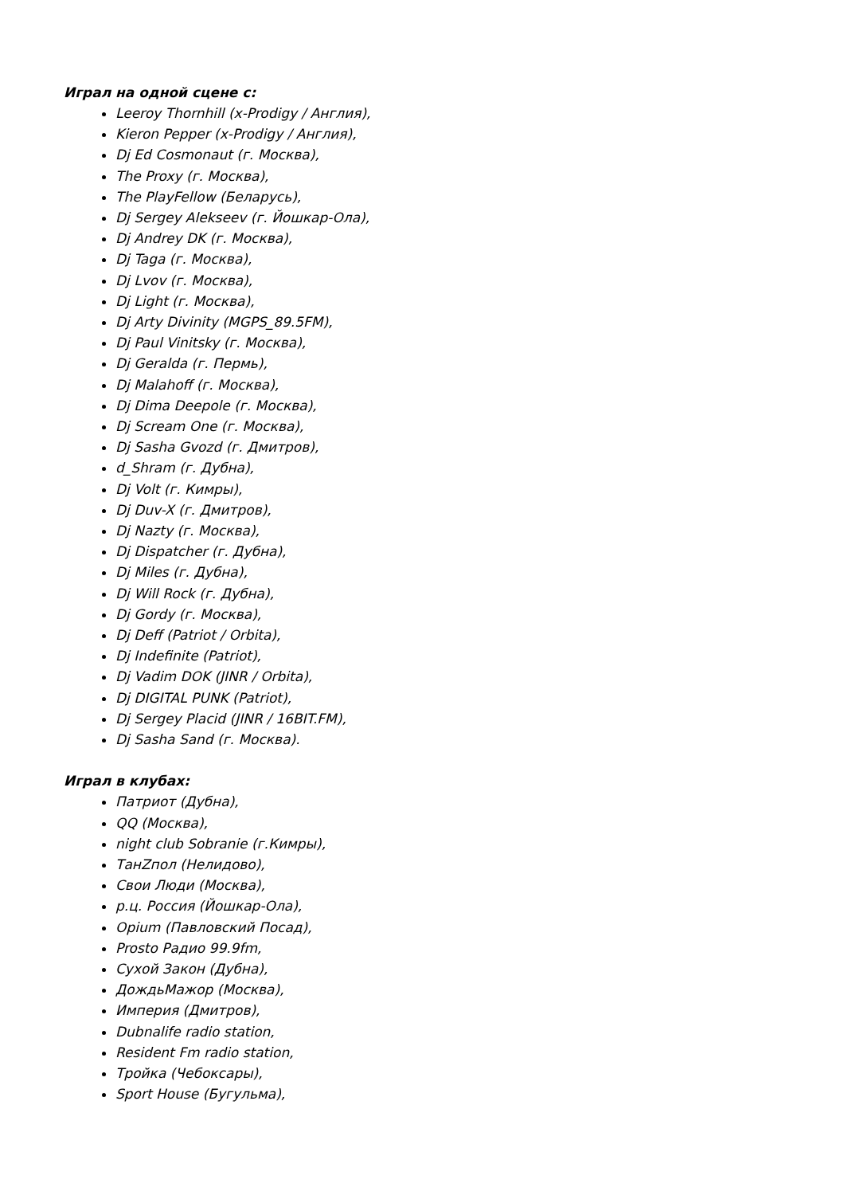Играл на одной сцене с:
Leeroy Thornhill (x-Prodigy / Англия),
Kieron Pepper (x-Prodigy / Англия),
Dj Ed Cosmonaut (г. Москва),
The Proxy (г. Москва),
The PlayFellow (Беларусь),
Dj Sergey Alekseev (г. Йошкар-Ола),
Dj Andrey DK (г. Москва),
Dj Taga (г. Москва),
Dj Lvov (г. Москва),
Dj Light (г. Москва),
Dj Arty Divinity (MGPS_89.5FM),
Dj Paul Vinitsky (г. Москва),
Dj Geralda (г. Пермь),
Dj Malahoff (г. Москва),
Dj Dima Deepole (г. Москва),
Dj Scream One (г. Москва),
Dj Sasha Gvozd (г. Дмитров),
d_Shram (г. Дубна),
Dj Volt (г. Кимры),
Dj Duv-X (г. Дмитров),
Dj Nazty (г. Москва),
Dj Dispatcher (г. Дубна),
Dj Miles (г. Дубна),
Dj Will Rock (г. Дубна),
Dj Gordy (г. Москва),
Dj Deff (Patriot / Orbita),
Dj Indefinite (Patriot),
Dj Vadim DOK (JINR / Orbita),
Dj DIGITAL PUNK (Patriot),
Dj Sergey Placid (JINR / 16BIT.FM),
Dj Sasha Sand (г. Москва).
Играл в клубах:
Патриот (Дубна),
QQ (Москва),
night club Sobranie (г.Кимры),
ТанZпол (Нелидово),
Свои Люди (Москва),
р.ц. Россия (Йошкар-Ола),
Opium (Павловский Посад),
Prosto Радио 99.9fm,
Сухой Закон (Дубна),
ДождьМажор (Москва),
Империя (Дмитров),
Dubnalife radio station,
Resident Fm radio station,
Тройка (Чебоксары),
Sport House (Бугульма),